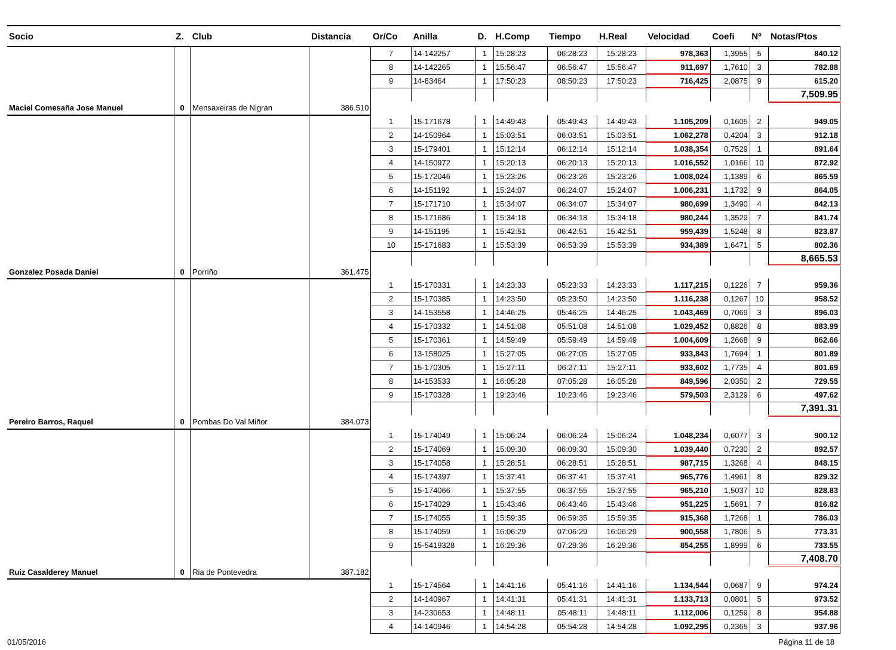| Socio | Z. | Club | Distancia | Or/Co | Anilla | D. | H.Comp | Tiempo | H.Real | Velocidad | Coefi | Nº | Notas/Ptos |
| --- | --- | --- | --- | --- | --- | --- | --- | --- | --- | --- | --- | --- | --- |
| | | | | 7 | 14-142257 | 1 | 15:28:23 | 06:28:23 | 15:28:23 | 978,363 | 1,3955 | 5 | 840.12 |
| | | | | 8 | 14-142265 | 1 | 15:56:47 | 06:56:47 | 15:56:47 | 911,697 | 1,7610 | 3 | 782.88 |
| | | | | 9 | 14-83464 | 1 | 17:50:23 | 08:50:23 | 17:50:23 | 716,425 | 2,0875 | 9 | 615.20 |
| | | | | | | | | | | | | | 7,509.95 |
| Maciel Comesaña Jose Manuel | 0 | Mensaxeiras de Nigran | 386.510 | | | | | | | | | | |
| | | | | 1 | 15-171678 | 1 | 14:49:43 | 05:49:43 | 14:49:43 | 1.105,209 | 0,1605 | 2 | 949.05 |
| | | | | 2 | 14-150964 | 1 | 15:03:51 | 06:03:51 | 15:03:51 | 1.062,278 | 0,4204 | 3 | 912.18 |
| | | | | 3 | 15-179401 | 1 | 15:12:14 | 06:12:14 | 15:12:14 | 1.038,354 | 0,7529 | 1 | 891.64 |
| | | | | 4 | 14-150972 | 1 | 15:20:13 | 06:20:13 | 15:20:13 | 1.016,552 | 1,0166 | 10 | 872.92 |
| | | | | 5 | 15-172046 | 1 | 15:23:26 | 06:23:26 | 15:23:26 | 1.008,024 | 1,1389 | 6 | 865.59 |
| | | | | 6 | 14-151192 | 1 | 15:24:07 | 06:24:07 | 15:24:07 | 1.006,231 | 1,1732 | 9 | 864.05 |
| | | | | 7 | 15-171710 | 1 | 15:34:07 | 06:34:07 | 15:34:07 | 980,699 | 1,3490 | 4 | 842.13 |
| | | | | 8 | 15-171686 | 1 | 15:34:18 | 06:34:18 | 15:34:18 | 980,244 | 1,3529 | 7 | 841.74 |
| | | | | 9 | 14-151195 | 1 | 15:42:51 | 06:42:51 | 15:42:51 | 959,439 | 1,5248 | 8 | 823.87 |
| | | | | 10 | 15-171683 | 1 | 15:53:39 | 06:53:39 | 15:53:39 | 934,389 | 1,6471 | 5 | 802.36 |
| | | | | | | | | | | | | | 8,665.53 |
| Gonzalez Posada Daniel | 0 | Porriño | 361.475 | | | | | | | | | | |
| | | | | 1 | 15-170331 | 1 | 14:23:33 | 05:23:33 | 14:23:33 | 1.117,215 | 0,1226 | 7 | 959.36 |
| | | | | 2 | 15-170385 | 1 | 14:23:50 | 05:23:50 | 14:23:50 | 1.116,238 | 0,1267 | 10 | 958.52 |
| | | | | 3 | 14-153558 | 1 | 14:46:25 | 05:46:25 | 14:46:25 | 1.043,469 | 0,7069 | 3 | 896.03 |
| | | | | 4 | 15-170332 | 1 | 14:51:08 | 05:51:08 | 14:51:08 | 1.029,452 | 0,8826 | 8 | 883.99 |
| | | | | 5 | 15-170361 | 1 | 14:59:49 | 05:59:49 | 14:59:49 | 1.004,609 | 1,2668 | 9 | 862.66 |
| | | | | 6 | 13-158025 | 1 | 15:27:05 | 06:27:05 | 15:27:05 | 933,843 | 1,7694 | 1 | 801.89 |
| | | | | 7 | 15-170305 | 1 | 15:27:11 | 06:27:11 | 15:27:11 | 933,602 | 1,7735 | 4 | 801.69 |
| | | | | 8 | 14-153533 | 1 | 16:05:28 | 07:05:28 | 16:05:28 | 849,596 | 2,0350 | 2 | 729.55 |
| | | | | 9 | 15-170328 | 1 | 19:23:46 | 10:23:46 | 19:23:46 | 579,503 | 2,3129 | 6 | 497.62 |
| | | | | | | | | | | | | | 7,391.31 |
| Pereiro Barros, Raquel | 0 | Pombas Do Val Miñor | 384.073 | | | | | | | | | | |
| | | | | 1 | 15-174049 | 1 | 15:06:24 | 06:06:24 | 15:06:24 | 1.048,234 | 0,6077 | 3 | 900.12 |
| | | | | 2 | 15-174069 | 1 | 15:09:30 | 06:09:30 | 15:09:30 | 1.039,440 | 0,7230 | 2 | 892.57 |
| | | | | 3 | 15-174058 | 1 | 15:28:51 | 06:28:51 | 15:28:51 | 987,715 | 1,3268 | 4 | 848.15 |
| | | | | 4 | 15-174397 | 1 | 15:37:41 | 06:37:41 | 15:37:41 | 965,776 | 1,4961 | 8 | 829.32 |
| | | | | 5 | 15-174066 | 1 | 15:37:55 | 06:37:55 | 15:37:55 | 965,210 | 1,5037 | 10 | 828.83 |
| | | | | 6 | 15-174029 | 1 | 15:43:46 | 06:43:46 | 15:43:46 | 951,225 | 1,5691 | 7 | 816.82 |
| | | | | 7 | 15-174055 | 1 | 15:59:35 | 06:59:35 | 15:59:35 | 915,368 | 1,7268 | 1 | 786.03 |
| | | | | 8 | 15-174059 | 1 | 16:06:29 | 07:06:29 | 16:06:29 | 900,558 | 1,7806 | 5 | 773.31 |
| | | | | 9 | 15-5419328 | 1 | 16:29:36 | 07:29:36 | 16:29:36 | 854,255 | 1,8999 | 6 | 733.55 |
| | | | | | | | | | | | | | 7,408.70 |
| Ruiz Casalderey Manuel | 0 | Ria de Pontevedra | 387.182 | | | | | | | | | | |
| | | | | 1 | 15-174564 | 1 | 14:41:16 | 05:41:16 | 14:41:16 | 1.134,544 | 0,0687 | 9 | 974.24 |
| | | | | 2 | 14-140967 | 1 | 14:41:31 | 05:41:31 | 14:41:31 | 1.133,713 | 0,0801 | 5 | 973.52 |
| | | | | 3 | 14-230653 | 1 | 14:48:11 | 05:48:11 | 14:48:11 | 1.112,006 | 0,1259 | 8 | 954.88 |
| | | | | 4 | 14-140946 | 1 | 14:54:28 | 05:54:28 | 14:54:28 | 1.092,295 | 0,2365 | 3 | 937.96 |
01/05/2016 Página 11 de 18